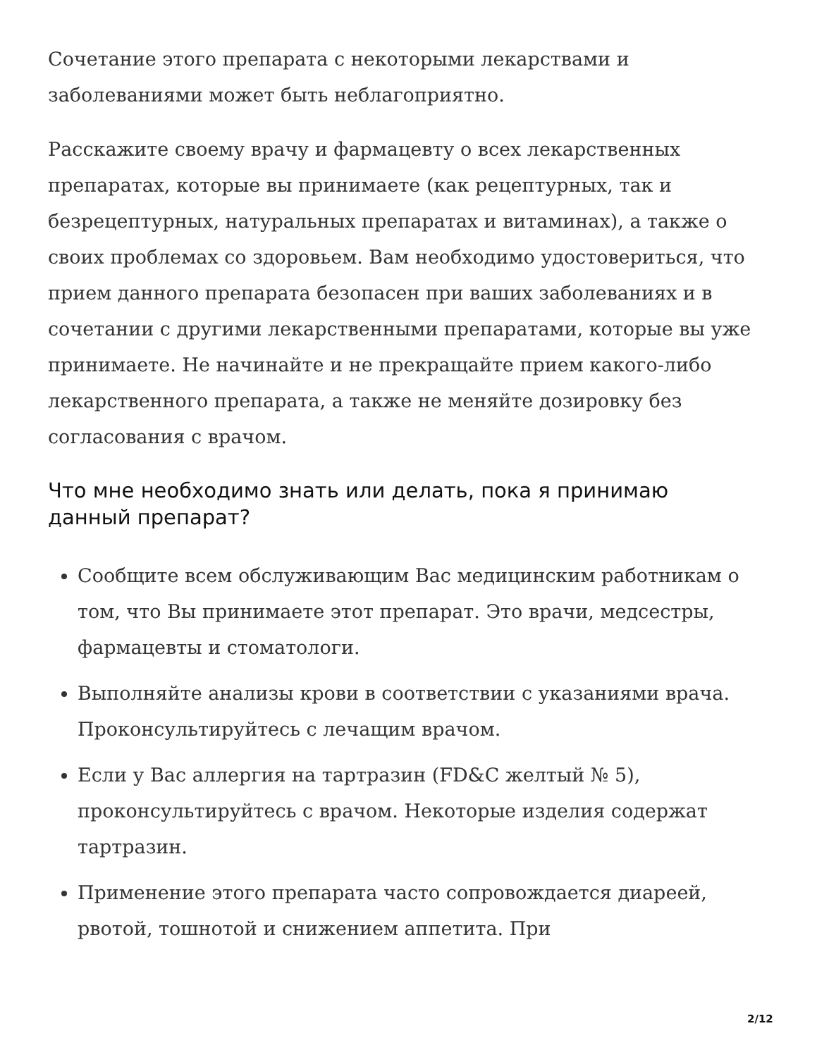Сочетание этого препарата с некоторыми лекарствами и заболеваниями может быть неблагоприятно.
Расскажите своему врачу и фармацевту о всех лекарственных препаратах, которые вы принимаете (как рецептурных, так и безрецептурных, натуральных препаратах и витаминах), а также о своих проблемах со здоровьем. Вам необходимо удостовериться, что прием данного препарата безопасен при ваших заболеваниях и в сочетании с другими лекарственными препаратами, которые вы уже принимаете. Не начинайте и не прекращайте прием какого-либо лекарственного препарата, а также не меняйте дозировку без согласования с врачом.
Что мне необходимо знать или делать, пока я принимаю данный препарат?
Сообщите всем обслуживающим Вас медицинским работникам о том, что Вы принимаете этот препарат. Это врачи, медсестры, фармацевты и стоматологи.
Выполняйте анализы крови в соответствии с указаниями врача. Проконсультируйтесь с лечащим врачом.
Если у Вас аллергия на тартразин (FD&C желтый № 5), проконсультируйтесь с врачом. Некоторые изделия содержат тартразин.
Применение этого препарата часто сопровождается диареей, рвотой, тошнотой и снижением аппетита. При
2/12